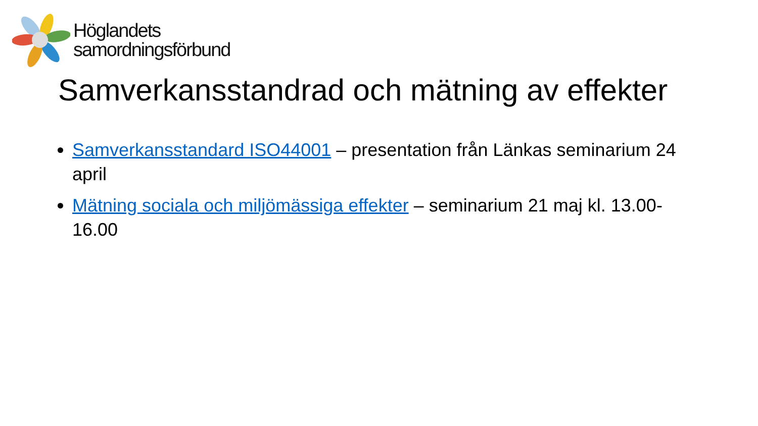Höglandets
samordningsförbund
Samverkansstandrad och mätning av effekter
Samverkansstandard ISO44001 – presentation från Länkas seminarium 24 april
Mätning sociala och miljömässiga effekter – seminarium 21 maj kl. 13.00-16.00